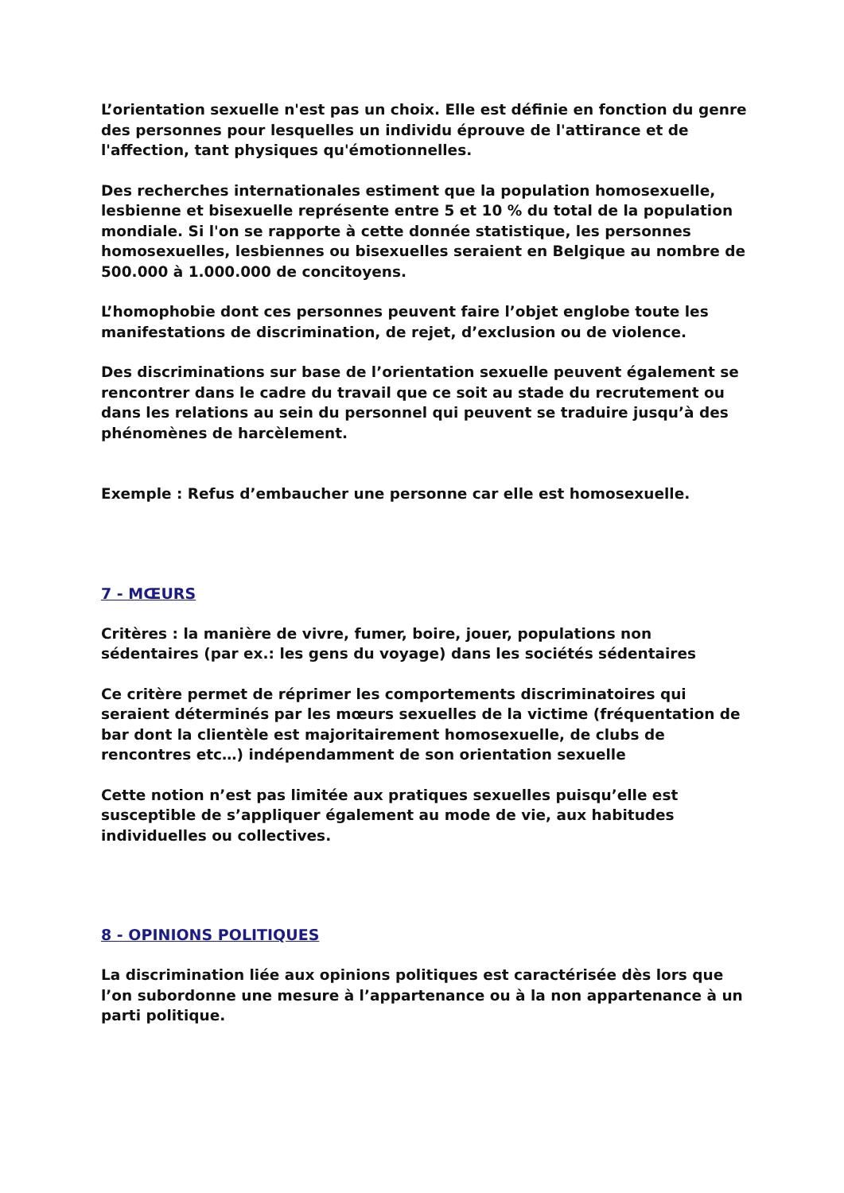L’orientation sexuelle n'est pas un choix. Elle est définie en fonction du genre des personnes pour lesquelles un individu éprouve de l'attirance et de l'affection, tant physiques qu'émotionnelles.
Des recherches internationales estiment que la population homosexuelle, lesbienne et bisexuelle représente entre 5 et 10 % du total de la population mondiale. Si l'on se rapporte à cette donnée statistique, les personnes homosexuelles, lesbiennes ou bisexuelles seraient en Belgique au nombre de 500.000 à 1.000.000 de concitoyens.
L’homophobie dont ces personnes peuvent faire l’objet englobe toute les manifestations de discrimination, de rejet, d’exclusion ou de violence.
Des discriminations sur base de l’orientation sexuelle peuvent également se rencontrer dans le cadre du travail que ce soit au stade du recrutement ou dans les relations au sein du personnel qui peuvent se traduire jusqu’à des phénomènes de harcèlement.
Exemple : Refus d’embaucher une personne car elle est homosexuelle.
7 - MŒURS
Critères : la manière de vivre, fumer, boire, jouer, populations non sédentaires (par ex.: les gens du voyage) dans les sociétés sédentaires
Ce critère permet de réprimer les comportements discriminatoires qui seraient déterminés par les mœurs sexuelles de la victime (fréquentation de bar dont la clientèle est majoritairement homosexuelle, de clubs de rencontres etc…) indépendamment de son orientation sexuelle
Cette notion n’est pas limitée aux pratiques sexuelles puisqu’elle est susceptible de s’appliquer également au mode de vie, aux habitudes individuelles ou collectives.
8 - OPINIONS POLITIQUES
La discrimination liée aux opinions politiques est caractérisée dès lors que l’on subordonne une mesure à l’appartenance ou à la non appartenance à un parti politique.